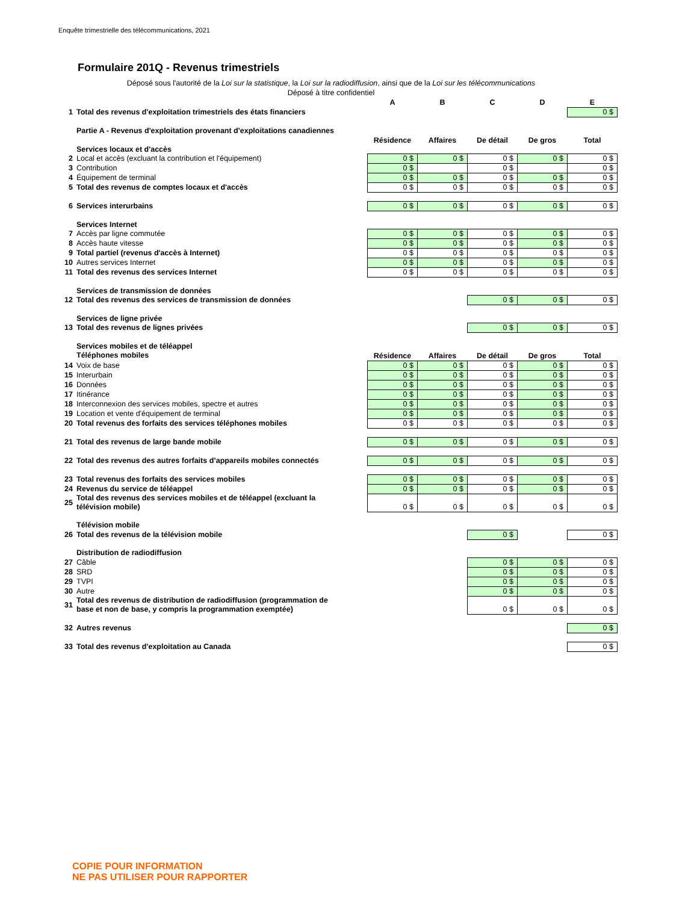Enquête trimestrielle des télécommunications, 2021
Formulaire 201Q - Revenus trimestriels
Déposé sous l'autorité de la Loi sur la statistique, la Loi sur la radiodiffusion, ainsi que de la Loi sur les télécommunications
Déposé à titre confidentiel
| | | A | B | C | D | E |
| 1 | Total des revenus d'exploitation trimestriels des états financiers | | | | | 0 $ |
| | Partie A - Revenus d'exploitation provenant d'exploitations canadiennes | | | | | |
| | | Résidence | Affaires | De détail | De gros | Total |
| | Services locaux et d'accès | | | | | |
| 2 | Local et accès (excluant la contribution et l'équipement) | 0 $ | 0 $ | 0 $ | 0 $ | 0 $ |
| 3 | Contribution | 0 $ | | 0 $ | | 0 $ |
| 4 | Équipement de terminal | 0 $ | 0 $ | 0 $ | 0 $ | 0 $ |
| 5 | Total des revenus de comptes locaux et d'accès | 0 $ | 0 $ | 0 $ | 0 $ | 0 $ |
| 6 | Services interurbains | 0 $ | 0 $ | 0 $ | 0 $ | 0 $ |
| | Services Internet | | | | | |
| 7 | Accès par ligne commutée | 0 $ | 0 $ | 0 $ | 0 $ | 0 $ |
| 8 | Accès haute vitesse | 0 $ | 0 $ | 0 $ | 0 $ | 0 $ |
| 9 | Total partiel (revenus d'accès à Internet) | 0 $ | 0 $ | 0 $ | 0 $ | 0 $ |
| 10 | Autres services Internet | 0 $ | 0 $ | 0 $ | 0 $ | 0 $ |
| 11 | Total des revenus des services Internet | 0 $ | 0 $ | 0 $ | 0 $ | 0 $ |
| | Services de transmission de données | | | | | |
| 12 | Total des revenus des services de transmission de données | | | 0 $ | 0 $ | 0 $ |
| | Services de ligne privée | | | | | |
| 13 | Total des revenus de lignes privées | | | 0 $ | 0 $ | 0 $ |
| | Services mobiles et de téléappel | | | | | |
| | Téléphones mobiles | Résidence | Affaires | De détail | De gros | Total |
| 14 | Voix de base | 0 $ | 0 $ | 0 $ | 0 $ | 0 $ |
| 15 | Interurbain | 0 $ | 0 $ | 0 $ | 0 $ | 0 $ |
| 16 | Données | 0 $ | 0 $ | 0 $ | 0 $ | 0 $ |
| 17 | Itinérance | 0 $ | 0 $ | 0 $ | 0 $ | 0 $ |
| 18 | Interconnexion des services mobiles, spectre et autres | 0 $ | 0 $ | 0 $ | 0 $ | 0 $ |
| 19 | Location et vente d'équipement de terminal | 0 $ | 0 $ | 0 $ | 0 $ | 0 $ |
| 20 | Total revenus des forfaits des services téléphones mobiles | 0 $ | 0 $ | 0 $ | 0 $ | 0 $ |
| 21 | Total des revenus de large bande mobile | 0 $ | 0 $ | 0 $ | 0 $ | 0 $ |
| 22 | Total des revenus des autres forfaits d’appareils mobiles connectés | 0 $ | 0 $ | 0 $ | 0 $ | 0 $ |
| 23 | Total revenus des forfaits des services mobiles | 0 $ | 0 $ | 0 $ | 0 $ | 0 $ |
| 24 | Revenus du service de téléappel | 0 $ | 0 $ | 0 $ | 0 $ | 0 $ |
| 25 | Total des revenus des services mobiles et de téléappel (excluant la télévision mobile) | 0 $ | 0 $ | 0 $ | 0 $ | 0 $ |
| | Télévision mobile | | | | | |
| 26 | Total des revenus de la télévision mobile | | | 0 $ | | 0 $ |
| | Distribution de radiodiffusion | | | | | |
| 27 | Câble | | | 0 $ | 0 $ | 0 $ |
| 28 | SRD | | | 0 $ | 0 $ | 0 $ |
| 29 | TVPI | | | 0 $ | 0 $ | 0 $ |
| 30 | Autre | | | 0 $ | 0 $ | 0 $ |
| 31 | Total des revenus de distribution de radiodiffusion (programmation de base et non de base, y compris la programmation exemptée) | | | 0 $ | 0 $ | 0 $ |
| 32 | Autres revenus | | | | | 0 $ |
| 33 | Total des revenus d'exploitation au Canada | | | | | 0 $ |
COPIE POUR INFORMATION
NE PAS UTILISER POUR RAPPORTER